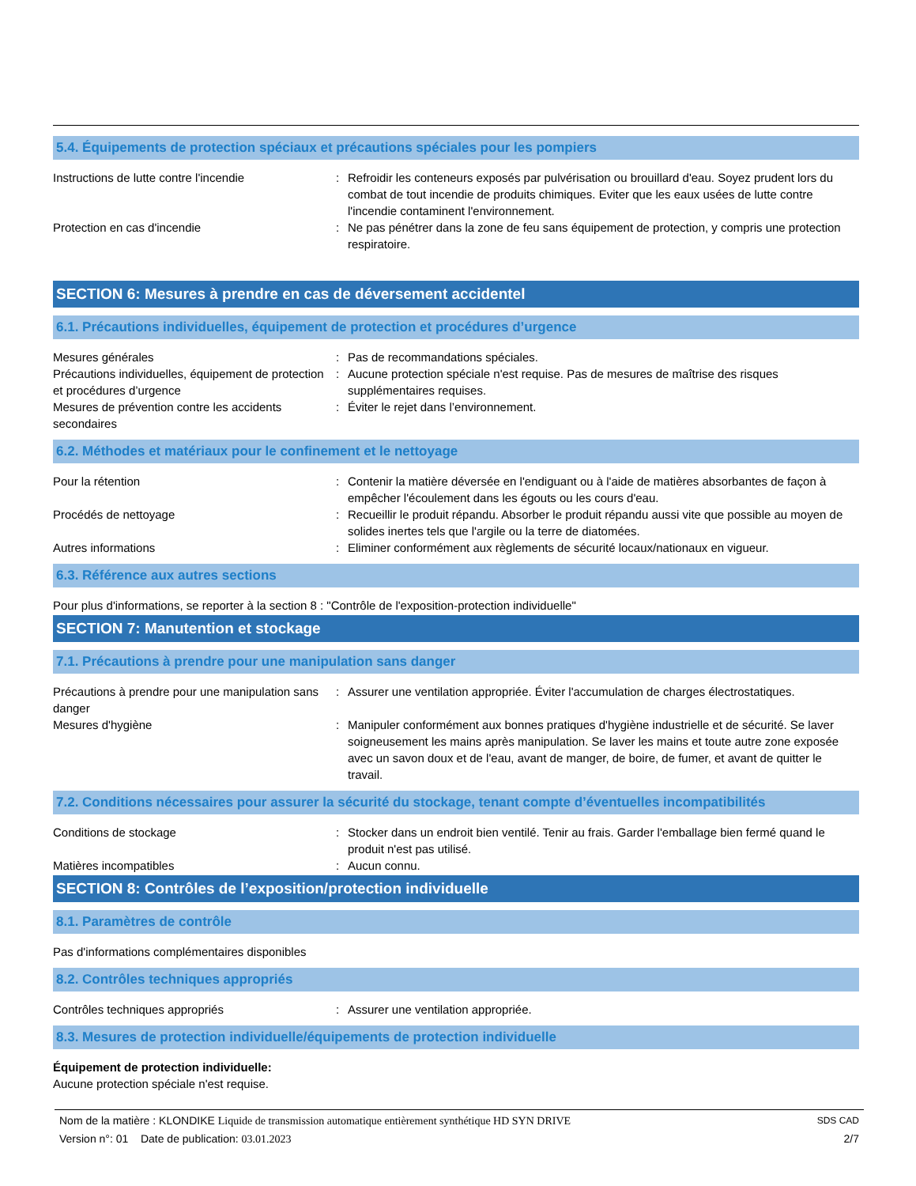5.4. Équipements de protection spéciaux et précautions spéciales pour les pompiers
Instructions de lutte contre l'incendie : Refroidir les conteneurs exposés par pulvérisation ou brouillard d'eau. Soyez prudent lors du combat de tout incendie de produits chimiques. Eviter que les eaux usées de lutte contre l'incendie contaminent l'environnement.
Protection en cas d'incendie : Ne pas pénétrer dans la zone de feu sans équipement de protection, y compris une protection respiratoire.
SECTION 6: Mesures à prendre en cas de déversement accidentel
6.1. Précautions individuelles, équipement de protection et procédures d’urgence
Mesures générales : Pas de recommandations spéciales.
Précautions individuelles, équipement de protection et procédures d’urgence
: Aucune protection spéciale n'est requise. Pas de mesures de maîtrise des risques supplémentaires requises.
Mesures de prévention contre les accidents secondaires
: Éviter le rejet dans l’environnement.
6.2. Méthodes et matériaux pour le confinement et le nettoyage
Pour la rétention : Contenir la matière déversée en l'endiguant ou à l'aide de matières absorbantes de façon à empêcher l'écoulement dans les égouts ou les cours d'eau.
Procédés de nettoyage : Recueillir le produit répandu. Absorber le produit répandu aussi vite que possible au moyen de solides inertes tels que l'argile ou la terre de diatomées.
Autres informations : Eliminer conformément aux règlements de sécurité locaux/nationaux en vigueur.
6.3. Référence aux autres sections
Pour plus d'informations, se reporter à la section 8 : "Contrôle de l'exposition-protection individuelle"
SECTION 7: Manutention et stockage
7.1. Précautions à prendre pour une manipulation sans danger
Précautions à prendre pour une manipulation sans danger
: Assurer une ventilation appropriée. Éviter l'accumulation de charges électrostatiques.
Mesures d'hygiène : Manipuler conformément aux bonnes pratiques d'hygiène industrielle et de sécurité. Se laver soigneusement les mains après manipulation. Se laver les mains et toute autre zone exposée avec un savon doux et de l'eau, avant de manger, de boire, de fumer, et avant de quitter le travail.
7.2. Conditions nécessaires pour assurer la sécurité du stockage, tenant compte d’éventuelles incompatibilités
Conditions de stockage : Stocker dans un endroit bien ventilé. Tenir au frais. Garder l'emballage bien fermé quand le produit n'est pas utilisé.
Matières incompatibles : Aucun connu.
SECTION 8: Contrôles de l’exposition/protection individuelle
8.1. Paramètres de contrôle
Pas d'informations complémentaires disponibles
8.2. Contrôles techniques appropriés
Contrôles techniques appropriés : Assurer une ventilation appropriée.
8.3. Mesures de protection individuelle/équipements de protection individuelle
Équipement de protection individuelle:
Aucune protection spéciale n'est requise.
SDS CAD
2/7
Nom de la matière : KLONDIKE Liquide de transmission automatique entièrement synthétique HD SYN DRIVE
Version n°: 01 Date de publication: 03.01.2023